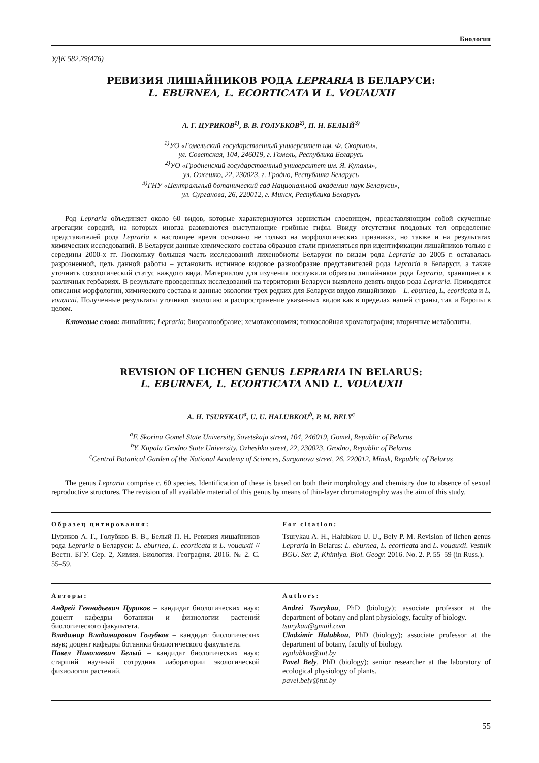Биология
УДК 582.29(476)
РЕВИЗИЯ ЛИШАЙНИКОВ РОДА LEPRARIA В БЕЛАРУСИ:
L. EBURNEA, L. ECORTICATA И L. VOUAUXII
А. Г. ЦУРИКОВ<sup>1)</sup>, В. В. ГОЛУБКОВ<sup>2)</sup>, П. Н. БЕЛЫЙ<sup>3)</sup>
<sup>1)</sup> УО «Гомельский государственный университет им. Ф. Скорины»,
ул. Советская, 104, 246019, г. Гомель, Республика Беларусь
<sup>2)</sup> УО «Гродненский государственный университет им. Я. Купалы»,
ул. Ожешко, 22, 230023, г. Гродно, Республика Беларусь
<sup>3)</sup> ГНУ «Центральный ботанический сад Национальной академии наук Беларуси»,
ул. Сурганова, 26, 220012, г. Минск, Республика Беларусь
Род Lepraria объединяет около 60 видов, которые характеризуются зернистым слоевищем, представляющим собой скученные агрегации соредий, на которых иногда развиваются выступающие грибные гифы. Ввиду отсутствия плодовых тел определение представителей рода Lepraria в настоящее время основано не только на морфологических признаках, но также и на результатах химических исследований. В Беларуси данные химического состава образцов стали применяться при идентификации лишайников только с середины 2000-х гг. Поскольку большая часть исследований лихенобиоты Беларуси по видам рода Lepraria до 2005 г. оставалась разрозненной, цель данной работы – установить истинное видовое разнообразие представителей рода Lepraria в Беларуси, а также уточнить созологический статус каждого вида. Материалом для изучения послужили образцы лишайников рода Lepraria, хранящиеся в различных гербариях. В результате проведенных исследований на территории Беларуси выявлено девять видов рода Lepraria. Приводятся описания морфологии, химического состава и данные экологии трех редких для Беларуси видов лишайников – L. eburnea, L. ecorticata и L. vouauxii. Полученные результаты уточняют экологию и распространение указанных видов как в пределах нашей страны, так и Европы в целом.
Ключевые слова: лишайник; Lepraria; биоразнообразие; хемотаксономия; тонкослойная хроматография; вторичные метаболиты.
REVISION OF LICHEN GENUS LEPRARIA IN BELARUS:
L. EBURNEA, L. ECORTICATA AND L. VOUAUXII
A. H. TSURYKAU<sup>a</sup>, U. U. HALUBKOU<sup>b</sup>, P. M. BELY<sup>c</sup>
<sup>a</sup> F. Skorina Gomel State University, Sovetskaja street, 104, 246019, Gomel, Republic of Belarus
<sup>b</sup> Y. Kupala Grodno State University, Ozheshko street, 22, 230023, Grodno, Republic of Belarus
<sup>c</sup> Central Botanical Garden of the National Academy of Sciences, Surganova street, 26, 220012, Minsk, Republic of Belarus
The genus Lepraria comprise c. 60 species. Identification of these is based on both their morphology and chemistry due to absence of sexual reproductive structures. The revision of all available material of this genus by means of thin-layer chromatography was the aim of this study.
Образец цитирования:
Цуриков А. Г., Голубков В. В., Белый П. Н. Ревизия лишайников рода Lepraria в Беларуси: L. eburnea, L. ecorticata и L. vouauxii // Вестн. БГУ. Сер. 2, Химия. Биология. География. 2016. № 2. С. 55–59.
For citation:
Tsurykau A. H., Halubkou U. U., Bely P. M. Revision of lichen genus Lepraria in Belarus: L. eburnea, L. ecorticata and L. vouauxii. Vestnik BGU. Ser. 2, Khimiya. Biol. Geogr. 2016. No. 2. P. 55–59 (in Russ.).
Авторы:
Андрей Геннадьевич Цуриков – кандидат биологических наук; доцент кафедры ботаники и физиологии растений биологического факультета.
Владимир Владимирович Голубков – кандидат биологических наук; доцент кафедры ботаники биологического факультета.
Павел Николаевич Белый – кандидат биологических наук; старший научный сотрудник лаборатории экологической физиологии растений.
Authors:
Andrei Tsurykau, PhD (biology); associate professor at the department of botany and plant physiology, faculty of biology.
tsurykau@gmail.com
Uladzimir Halubkou, PhD (biology); associate professor at the department of botany, faculty of biology.
vgolubkov@tut.by
Pavel Bely, PhD (biology); senior researcher at the laboratory of ecological physiology of plants.
pavel.bely@tut.by
55